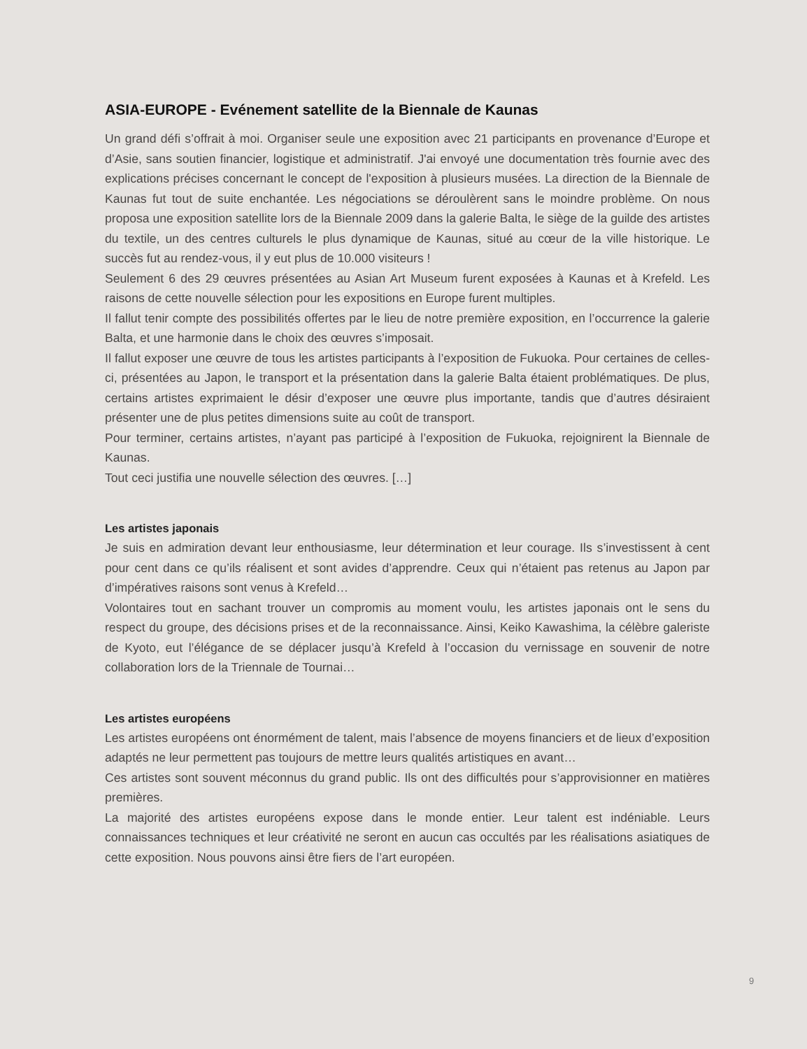ASIA-EUROPE - Evénement satellite de la Biennale de Kaunas
Un grand défi s’offrait à moi. Organiser seule une exposition avec 21 participants en provenance d’Europe et d’Asie, sans soutien financier, logistique et administratif. J'ai envoyé une documentation très fournie avec des explications précises concernant le concept de l'exposition à plusieurs musées. La direction de la Biennale de Kaunas fut tout de suite enchantée. Les négociations se déroulèrent sans le moindre problème. On nous proposa une exposition satellite lors de la Biennale 2009 dans la galerie Balta, le siège de la guilde des artistes du textile, un des centres culturels le plus dynamique de Kaunas, situé au cœur de la ville historique. Le succès fut au rendez-vous, il y eut plus de 10.000 visiteurs !
Seulement 6 des 29 œuvres présentées au Asian Art Museum furent exposées à Kaunas et à Krefeld. Les raisons de cette nouvelle sélection pour les expositions en Europe furent multiples.
Il fallut tenir compte des possibilités offertes par le lieu de notre première exposition, en l’occurrence la galerie Balta, et une harmonie dans le choix des œuvres s’imposait.
Il fallut exposer une œuvre de tous les artistes participants à l’exposition de Fukuoka. Pour certaines de celles-ci, présentées au Japon, le transport et la présentation dans la galerie Balta étaient problématiques. De plus, certains artistes exprimaient le désir d’exposer une œuvre plus importante, tandis que d’autres désiraient présenter une de plus petites dimensions suite au coût de transport.
Pour terminer, certains artistes, n’ayant pas participé à l’exposition de Fukuoka, rejoignirent la Biennale de Kaunas.
Tout ceci justifia une nouvelle sélection des œuvres. […]
Les artistes japonais
Je suis en admiration devant leur enthousiasme, leur détermination et leur courage. Ils s’investissent à cent pour cent dans ce qu’ils réalisent et sont avides d’apprendre. Ceux qui n’étaient pas retenus au Japon par d’impératives raisons sont venus à Krefeld…
Volontaires tout en sachant trouver un compromis au moment voulu, les artistes japonais ont le sens du respect du groupe, des décisions prises et de la reconnaissance. Ainsi, Keiko Kawashima, la célèbre galeriste de Kyoto, eut l’élégance de se déplacer jusqu’à Krefeld à l’occasion du vernissage en souvenir de notre collaboration lors de la Triennale de Tournai…
Les artistes européens
Les artistes européens ont énormément de talent, mais l’absence de moyens financiers et de lieux d’exposition adaptés ne leur permettent pas toujours de mettre leurs qualités artistiques en avant…
Ces artistes sont souvent méconnus du grand public. Ils ont des difficultés pour s’approvisionner en matières premières.
La majorité des artistes européens expose dans le monde entier. Leur talent est indéniable. Leurs connaissances techniques et leur créativité ne seront en aucun cas occultés par les réalisations asiatiques de cette exposition. Nous pouvons ainsi être fiers de l’art européen.
9